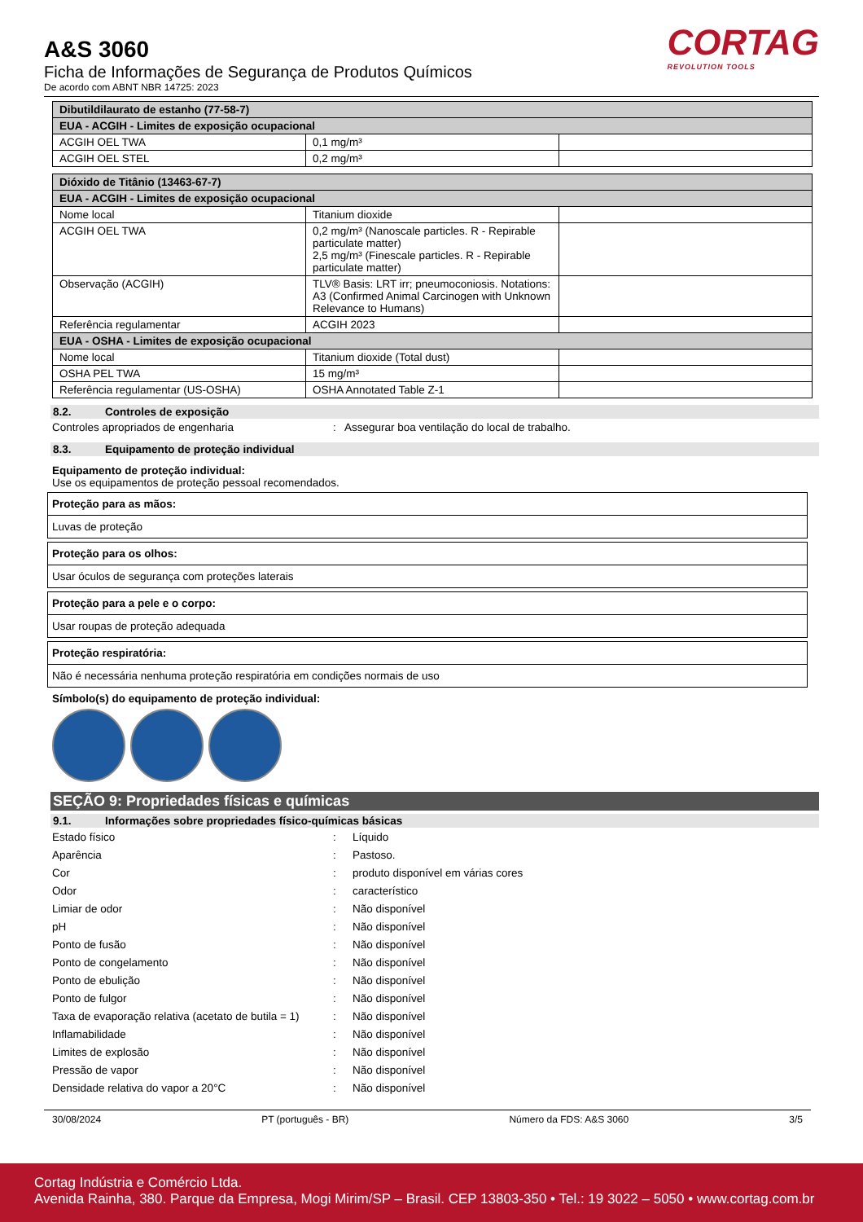A&S 3060
Ficha de Informações de Segurança de Produtos Químicos
De acordo com ABNT NBR 14725: 2023
CORTAG
REVOLUTION TOOLS
| Dibutildilaurato de estanho (77-58-7) | | |
| EUA - ACGIH - Limites de exposição ocupacional | | |
| ACGIH OEL TWA | 0,1 mg/m³ | |
| ACGIH OEL STEL | 0,2 mg/m³ | |
| Dióxido de Titânio (13463-67-7) | | |
| EUA - ACGIH - Limites de exposição ocupacional | | |
| Nome local | Titanium dioxide | |
| ACGIH OEL TWA | 0,2 mg/m³ (Nanoscale particles. R - Repirable particulate matter) 2,5 mg/m³ (Finescale particles. R - Repirable particulate matter) | |
| Observação (ACGIH) | TLV® Basis: LRT irr; pneumoconiosis. Notations: A3 (Confirmed Animal Carcinogen with Unknown Relevance to Humans) | |
| Referência regulamentar | ACGIH 2023 | |
| EUA - OSHA - Limites de exposição ocupacional | | |
| Nome local | Titanium dioxide (Total dust) | |
| OSHA PEL TWA | 15 mg/m³ | |
| Referência regulamentar (US-OSHA) | OSHA Annotated Table Z-1 | |
8.2. Controles de exposição
Controles apropriados de engenharia : Assegurar boa ventilação do local de trabalho.
8.3. Equipamento de proteção individual
Equipamento de proteção individual:
Use os equipamentos de proteção pessoal recomendados.
Proteção para as mãos:
Luvas de proteção
Proteção para os olhos:
Usar óculos de segurança com proteções laterais
Proteção para a pele e o corpo:
Usar roupas de proteção adequada
Proteção respiratória:
Não é necessária nenhuma proteção respiratória em condições normais de uso
Símbolo(s) do equipamento de proteção individual:
SEÇÃO 9: Propriedades físicas e químicas
9.1. Informações sobre propriedades físico-químicas básicas
Estado físico : Líquido
Aparência : Pastoso.
Cor : produto disponível em várias cores
Odor : característico
Limiar de odor : Não disponível
pH : Não disponível
Ponto de fusão : Não disponível
Ponto de congelamento : Não disponível
Ponto de ebulição : Não disponível
Ponto de fulgor : Não disponível
Taxa de evaporação relativa (acetato de butila = 1)
: Não disponível
Inflamabilidade : Não disponível
Limites de explosão : Não disponível
Pressão de vapor : Não disponível
Densidade relativa do vapor a 20°C : Não disponível
30/08/2024 PT (português - BR) Número da FDS: A&S 3060 3/5
Cortag Indústria e Comércio Ltda.
Avenida Rainha, 380. Parque da Empresa, Mogi Mirim/SP – Brasil. CEP 13803-350 • Tel.: 19 3022 – 5050 • www.cortag.com.br